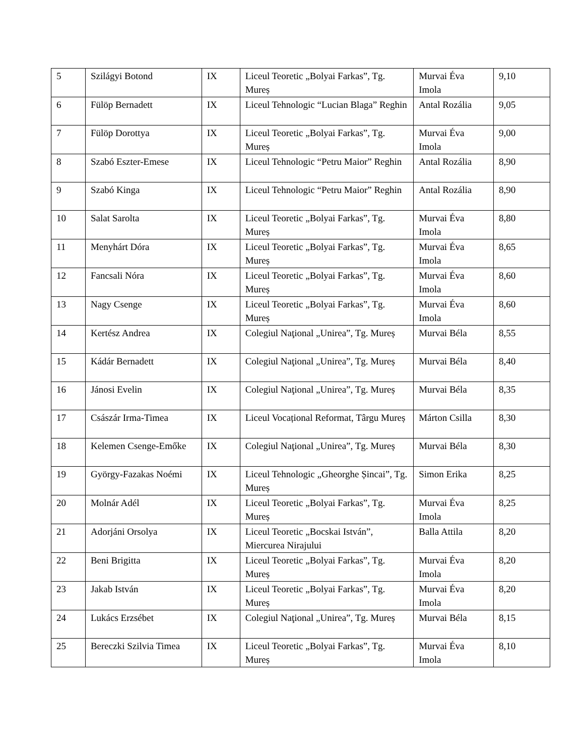| 5 | Szilágyi Botond | IX | Liceul Teoretic „Bolyai Farkas”, Tg. Mureș | Murvai Éva Imola | 9,10 |
| 6 | Fülöp Bernadett | IX | Liceul Tehnologic “Lucian Blaga” Reghin | Antal Rozália | 9,05 |
| 7 | Fülöp Dorottya | IX | Liceul Teoretic „Bolyai Farkas”, Tg. Mureș | Murvai Éva Imola | 9,00 |
| 8 | Szabó Eszter-Emese | IX | Liceul Tehnologic “Petru Maior” Reghin | Antal Rozália | 8,90 |
| 9 | Szabó Kinga | IX | Liceul Tehnologic “Petru Maior” Reghin | Antal Rozália | 8,90 |
| 10 | Salat Sarolta | IX | Liceul Teoretic „Bolyai Farkas”, Tg. Mureș | Murvai Éva Imola | 8,80 |
| 11 | Menyhárt Dóra | IX | Liceul Teoretic „Bolyai Farkas”, Tg. Mureș | Murvai Éva Imola | 8,65 |
| 12 | Fancsali Nóra | IX | Liceul Teoretic „Bolyai Farkas”, Tg. Mureș | Murvai Éva Imola | 8,60 |
| 13 | Nagy Csenge | IX | Liceul Teoretic „Bolyai Farkas”, Tg. Mureș | Murvai Éva Imola | 8,60 |
| 14 | Kertész Andrea | IX | Colegiul Naţional „Unirea”, Tg. Mureș | Murvai Béla | 8,55 |
| 15 | Kádár Bernadett | IX | Colegiul Naţional „Unirea”, Tg. Mureș | Murvai Béla | 8,40 |
| 16 | Jánosi Evelin | IX | Colegiul Naţional „Unirea”, Tg. Mureș | Murvai Béla | 8,35 |
| 17 | Császár Irma-Timea | IX | Liceul Vocațional Reformat, Târgu Mureș | Márton Csilla | 8,30 |
| 18 | Kelemen Csenge-Emőke | IX | Colegiul Naţional „Unirea”, Tg. Mureș | Murvai Béla | 8,30 |
| 19 | György-Fazakas Noémi | IX | Liceul Tehnologic „Gheorghe Șincai”, Tg. Mureș | Simon Erika | 8,25 |
| 20 | Molnár Adél | IX | Liceul Teoretic „Bolyai Farkas”, Tg. Mureș | Murvai Éva Imola | 8,25 |
| 21 | Adorjáni Orsolya | IX | Liceul Teoretic „Bocskai István”, Miercurea Nirajului | Balla Attila | 8,20 |
| 22 | Beni Brigitta | IX | Liceul Teoretic „Bolyai Farkas”, Tg. Mureș | Murvai Éva Imola | 8,20 |
| 23 | Jakab István | IX | Liceul Teoretic „Bolyai Farkas”, Tg. Mureș | Murvai Éva Imola | 8,20 |
| 24 | Lukács Erzsébet | IX | Colegiul Naţional „Unirea”, Tg. Mureș | Murvai Béla | 8,15 |
| 25 | Bereczki Szilvia Timea | IX | Liceul Teoretic „Bolyai Farkas”, Tg. Mureș | Murvai Éva Imola | 8,10 |